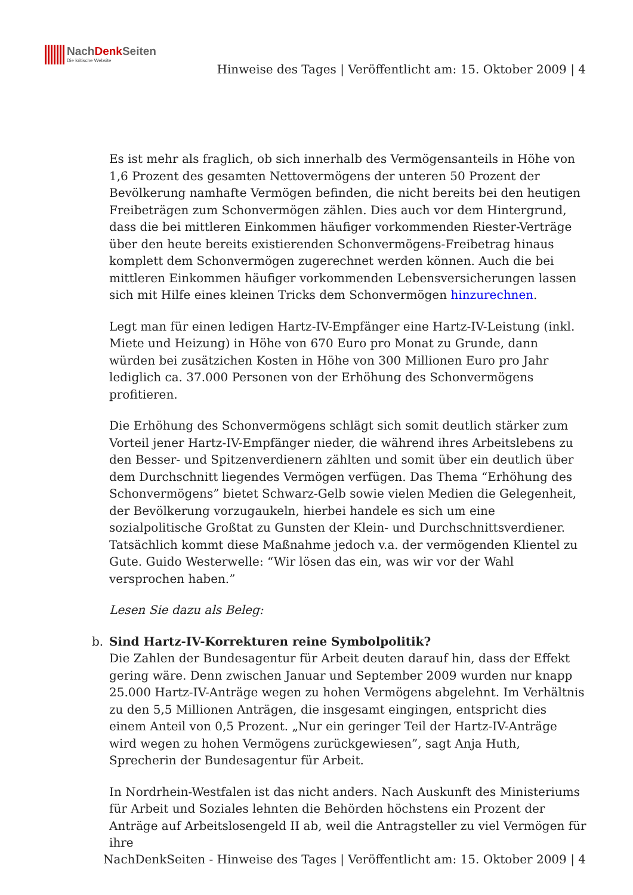NachDenk Seiten
Die kritische Website
Hinweise des Tages | Veröffentlicht am: 15. Oktober 2009 | 4
Es ist mehr als fraglich, ob sich innerhalb des Vermögensanteils in Höhe von 1,6 Prozent des gesamten Nettovermögens der unteren 50 Prozent der Bevölkerung namhafte Vermögen befinden, die nicht bereits bei den heutigen Freibeträgen zum Schonvermögen zählen. Dies auch vor dem Hintergrund, dass die bei mittleren Einkommen häufiger vorkommenden Riester-Verträge über den heute bereits existierenden Schonvermögens-Freibetrag hinaus komplett dem Schonvermögen zugerechnet werden können. Auch die bei mittleren Einkommen häufiger vorkommenden Lebensversicherungen lassen sich mit Hilfe eines kleinen Tricks dem Schonvermögen hinzurechnen.
Legt man für einen ledigen Hartz-IV-Empfänger eine Hartz-IV-Leistung (inkl. Miete und Heizung) in Höhe von 670 Euro pro Monat zu Grunde, dann würden bei zusätzichen Kosten in Höhe von 300 Millionen Euro pro Jahr lediglich ca. 37.000 Personen von der Erhöhung des Schonvermögens profitieren.
Die Erhöhung des Schonvermögens schlägt sich somit deutlich stärker zum Vorteil jener Hartz-IV-Empfänger nieder, die während ihres Arbeitslebens zu den Besser- und Spitzenverdienern zählten und somit über ein deutlich über dem Durchschnitt liegendes Vermögen verfügen. Das Thema “Erhöhung des Schonvermögens” bietet Schwarz-Gelb sowie vielen Medien die Gelegenheit, der Bevölkerung vorzugaukeln, hierbei handele es sich um eine sozialpolitische Großtat zu Gunsten der Klein- und Durchschnittsverdiener. Tatsächlich kommt diese Maßnahme jedoch v.a. der vermögenden Klientel zu Gute. Guido Westerwelle: “Wir lösen das ein, was wir vor der Wahl versprochen haben.”
Lesen Sie dazu als Beleg:
b. Sind Hartz-IV-Korrekturen reine Symbolpolitik?
Die Zahlen der Bundesagentur für Arbeit deuten darauf hin, dass der Effekt gering wäre. Denn zwischen Januar und September 2009 wurden nur knapp 25.000 Hartz-IV-Anträge wegen zu hohen Vermögens abgelehnt. Im Verhältnis zu den 5,5 Millionen Anträgen, die insgesamt eingingen, entspricht dies einem Anteil von 0,5 Prozent. „Nur ein geringer Teil der Hartz-IV-Anträge wird wegen zu hohen Vermögens zurückgewiesen”, sagt Anja Huth, Sprecherin der Bundesagentur für Arbeit.
In Nordrhein-Westfalen ist das nicht anders. Nach Auskunft des Ministeriums für Arbeit und Soziales lehnten die Behörden höchstens ein Prozent der Anträge auf Arbeitslosengeld II ab, weil die Antragsteller zu viel Vermögen für ihre
NachDenkSeiten - Hinweise des Tages | Veröffentlicht am: 15. Oktober 2009 | 4